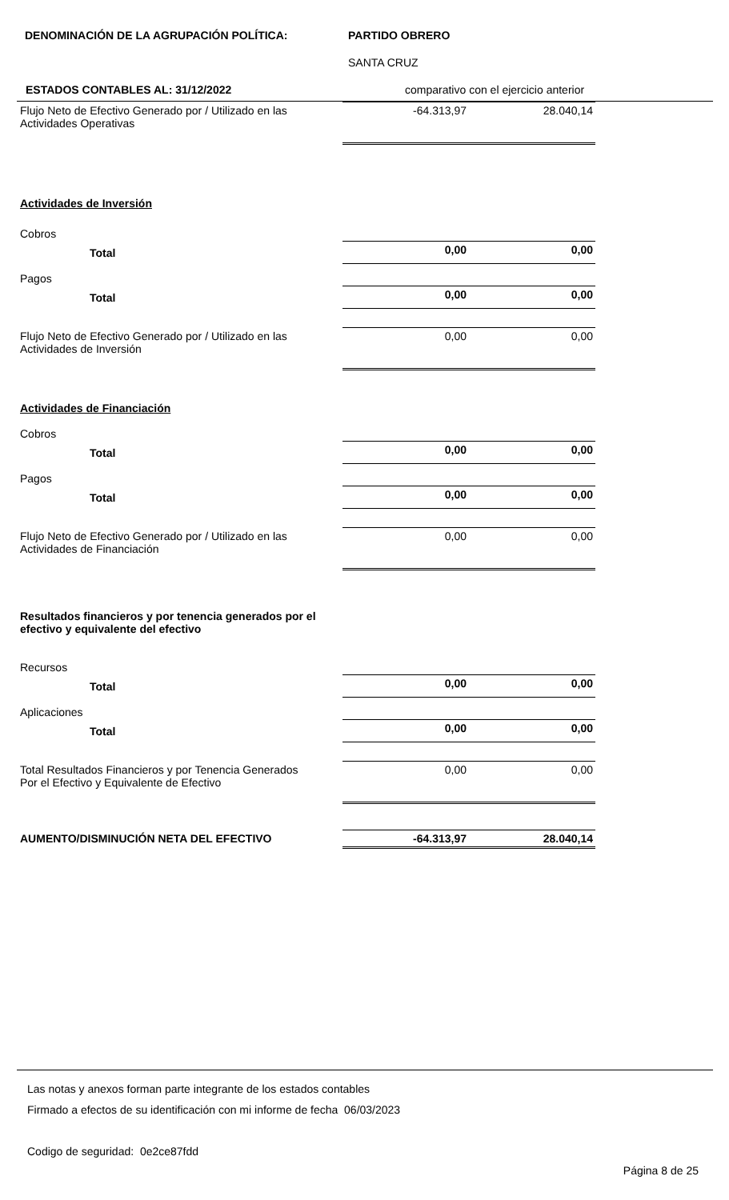DENOMINACIÓN DE LA AGRUPACIÓN POLÍTICA: PARTIDO OBRERO
SANTA CRUZ
ESTADOS CONTABLES AL: 31/12/2022 comparativo con el ejercicio anterior
| Flujo Neto de Efectivo Generado por / Utilizado en las Actividades Operativas | -64.313,97 | 28.040,14 |
| Actividades de Inversión | | |
| Cobros | | |
| Total | 0,00 | 0,00 |
| Pagos | | |
| Total | 0,00 | 0,00 |
| Flujo Neto de Efectivo Generado por / Utilizado en las Actividades de Inversión | 0,00 | 0,00 |
| Actividades de Financiación | | |
| Cobros | | |
| Total | 0,00 | 0,00 |
| Pagos | | |
| Total | 0,00 | 0,00 |
| Flujo Neto de Efectivo Generado por / Utilizado en las Actividades de Financiación | 0,00 | 0,00 |
| Resultados financieros y por tenencia generados por el efectivo y equivalente del efectivo | | |
| Recursos | | |
| Total | 0,00 | 0,00 |
| Aplicaciones | | |
| Total | 0,00 | 0,00 |
| Total Resultados Financieros y por Tenencia Generados Por el Efectivo y Equivalente de Efectivo | 0,00 | 0,00 |
| AUMENTO/DISMINUCIÓN NETA DEL EFECTIVO | -64.313,97 | 28.040,14 |
Las notas y anexos forman parte integrante de los estados contables
Firmado a efectos de su identificación con mi informe de fecha 06/03/2023
Codigo de seguridad: 0e2ce87fdd
Página 8 de 25